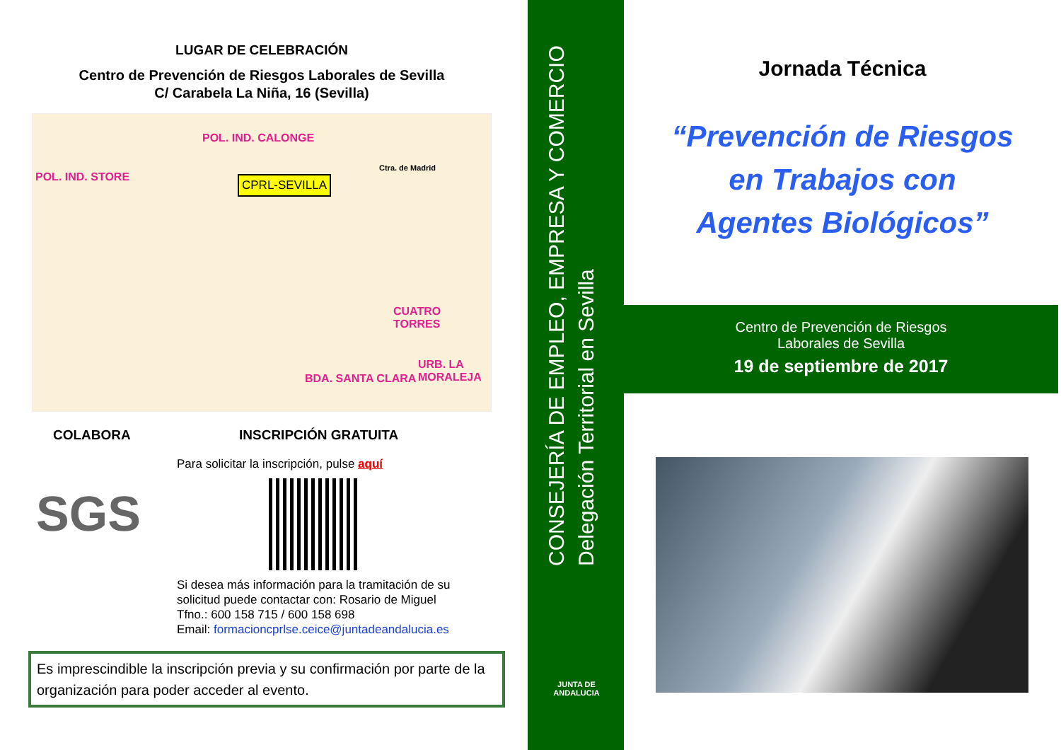LUGAR DE CELEBRACIÓN
Centro de Prevención de Riesgos Laborales de Sevilla
C/ Carabela La Niña, 16 (Sevilla)
CPRL-SEVILLA
POL. IND. STORE
POL. IND. CALONGE
CUATRO TORRES
BDA. SANTA CLARA
URB. LA MORALEJA
Ctra. de Madrid
COLABORA
SGS
INSCRIPCIÓN GRATUITA
Para solicitar la inscripción, pulse aquí
Si desea más información para la tramitación de su solicitud puede contactar con: Rosario de Miguel
Tfno.: 600 158 715 / 600 158 698
Email: formacioncprlse.ceice@juntadeandalucia.es
Es imprescindible la inscripción previa y su confirmación por parte de la organización para poder acceder al evento.
CONSEJERÍA DE EMPLEO, EMPRESA Y COMERCIO
Delegación Territorial en Sevilla
JUNTA DE ANDALUCIA
Jornada Técnica
“Prevención de Riesgos
en Trabajos con
Agentes Biológicos”
Centro de Prevención de Riesgos
Laborales de Sevilla
19 de septiembre de 2017